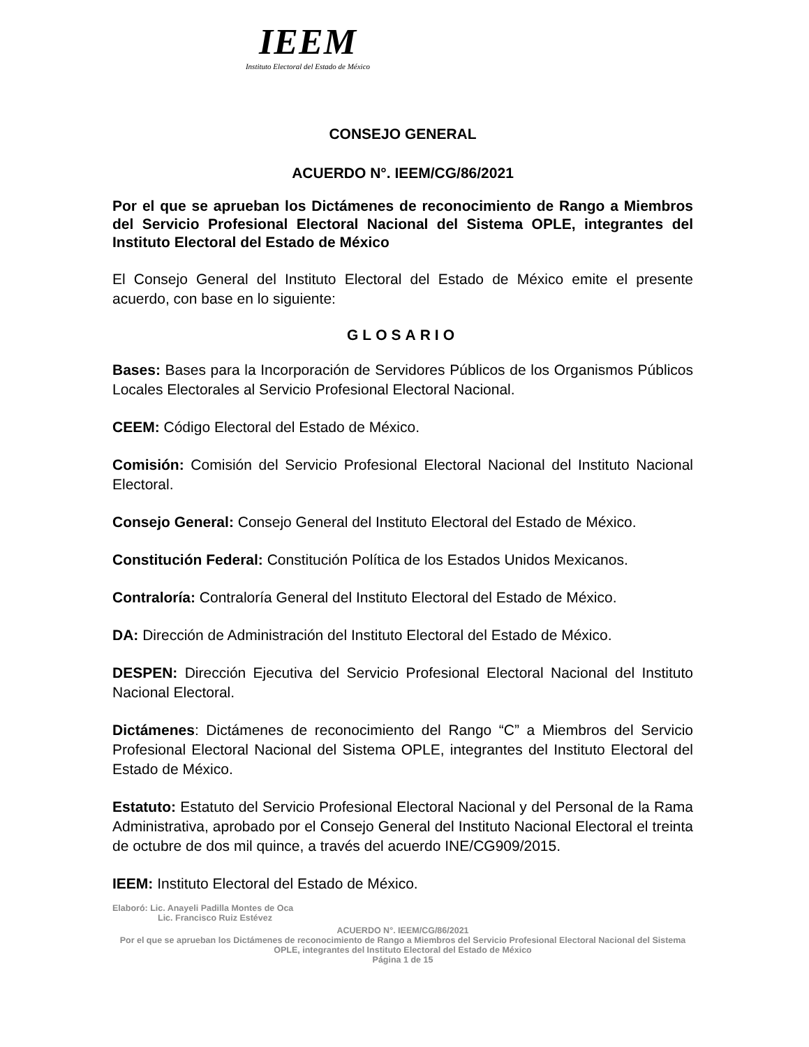IEEM
Instituto Electoral del Estado de México
CONSEJO GENERAL
ACUERDO N°. IEEM/CG/86/2021
Por el que se aprueban los Dictámenes de reconocimiento de Rango a Miembros del Servicio Profesional Electoral Nacional del Sistema OPLE, integrantes del Instituto Electoral del Estado de México
El Consejo General del Instituto Electoral del Estado de México emite el presente acuerdo, con base en lo siguiente:
GLOSARIO
Bases: Bases para la Incorporación de Servidores Públicos de los Organismos Públicos Locales Electorales al Servicio Profesional Electoral Nacional.
CEEM: Código Electoral del Estado de México.
Comisión: Comisión del Servicio Profesional Electoral Nacional del Instituto Nacional Electoral.
Consejo General: Consejo General del Instituto Electoral del Estado de México.
Constitución Federal: Constitución Política de los Estados Unidos Mexicanos.
Contraloría: Contraloría General del Instituto Electoral del Estado de México.
DA: Dirección de Administración del Instituto Electoral del Estado de México.
DESPEN: Dirección Ejecutiva del Servicio Profesional Electoral Nacional del Instituto Nacional Electoral.
Dictámenes: Dictámenes de reconocimiento del Rango “C” a Miembros del Servicio Profesional Electoral Nacional del Sistema OPLE, integrantes del Instituto Electoral del Estado de México.
Estatuto: Estatuto del Servicio Profesional Electoral Nacional y del Personal de la Rama Administrativa, aprobado por el Consejo General del Instituto Nacional Electoral el treinta de octubre de dos mil quince, a través del acuerdo INE/CG909/2015.
IEEM: Instituto Electoral del Estado de México.
Elaboró: Lic. Anayeli Padilla Montes de Oca
Lic. Francisco Ruiz Estévez
ACUERDO N°. IEEM/CG/86/2021
Por el que se aprueban los Dictámenes de reconocimiento de Rango a Miembros del Servicio Profesional Electoral Nacional del Sistema OPLE, integrantes del Instituto Electoral del Estado de México
Página 1 de 15